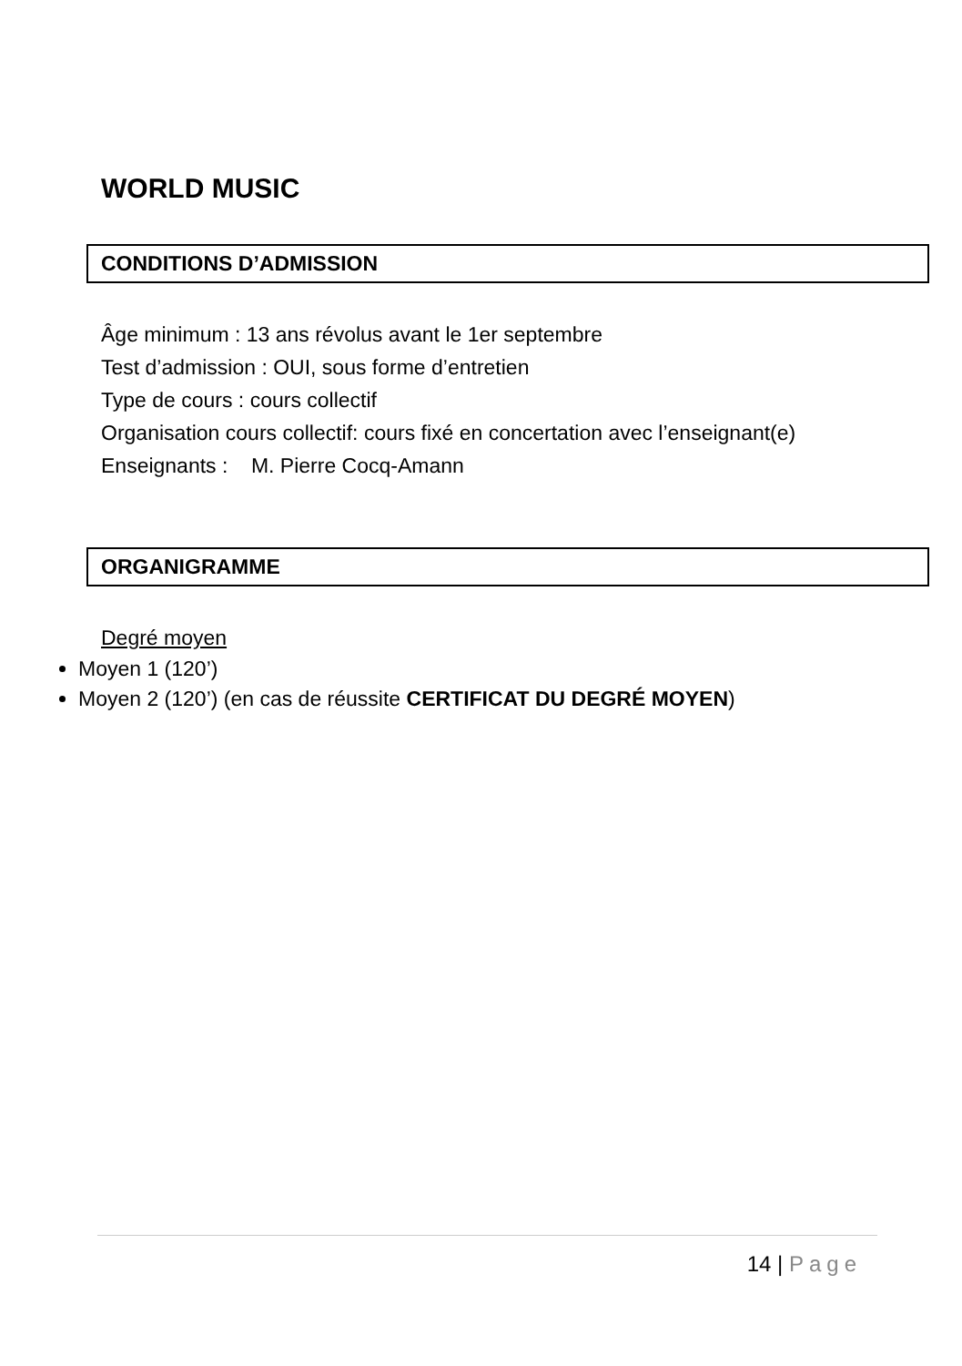WORLD MUSIC
CONDITIONS D’ADMISSION
Âge minimum : 13 ans révolus avant le 1er septembre
Test d’admission : OUI, sous forme d’entretien
Type de cours : cours collectif
Organisation cours collectif: cours fixé en concertation avec l’enseignant(e)
Enseignants : M. Pierre Cocq-Amann
ORGANIGRAMME
Degré moyen
Moyen 1 (120’)
Moyen 2 (120’) (en cas de réussite CERTIFICAT DU DEGRÉ MOYEN)
14 | Page